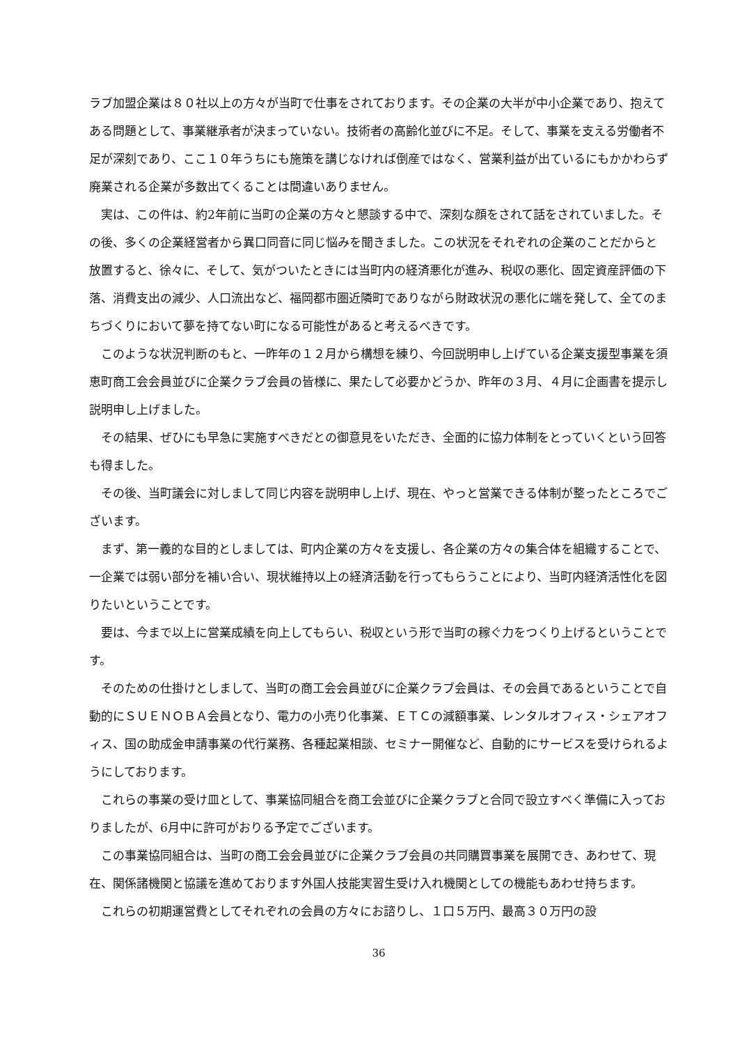ラブ加盟企業は８０社以上の方々が当町で仕事をされております。その企業の大半が中小企業であり、抱えてある問題として、事業継承者が決まっていない。技術者の高齢化並びに不足。そして、事業を支える労働者不足が深刻であり、ここ１０年うちにも施策を講じなければ倒産ではなく、営業利益が出ているにもかかわらず廃業される企業が多数出てくることは間違いありません。
実は、この件は、約2年前に当町の企業の方々と懇談する中で、深刻な顔をされて話をされていました。その後、多くの企業経営者から異口同音に同じ悩みを聞きました。この状況をそれぞれの企業のことだからと放置すると、徐々に、そして、気がついたときには当町内の経済悪化が進み、税収の悪化、固定資産評価の下落、消費支出の減少、人口流出など、福岡都市圏近隣町でありながら財政状況の悪化に端を発して、全てのまちづくりにおいて夢を持てない町になる可能性があると考えるべきです。
このような状況判断のもと、一昨年の１２月から構想を練り、今回説明申し上げている企業支援型事業を須恵町商工会会員並びに企業クラブ会員の皆様に、果たして必要かどうか、昨年の３月、４月に企画書を提示し説明申し上げました。
その結果、ぜひにも早急に実施すべきだとの御意見をいただき、全面的に協力体制をとっていくという回答も得ました。
その後、当町議会に対しまして同じ内容を説明申し上げ、現在、やっと営業できる体制が整ったところでございます。
まず、第一義的な目的としましては、町内企業の方々を支援し、各企業の方々の集合体を組織することで、一企業では弱い部分を補い合い、現状維持以上の経済活動を行ってもらうことにより、当町内経済活性化を図りたいということです。
要は、今まで以上に営業成績を向上してもらい、税収という形で当町の稼ぐ力をつくり上げるということです。
そのための仕掛けとしまして、当町の商工会会員並びに企業クラブ会員は、その会員であるということで自動的にＳＵＥＮＯＢＡ会員となり、電力の小売り化事業、ＥＴＣの減額事業、レンタルオフィス・シェアオフィス、国の助成金申請事業の代行業務、各種起業相談、セミナー開催など、自動的にサービスを受けられるようにしております。
これらの事業の受け皿として、事業協同組合を商工会並びに企業クラブと合同で設立すべく準備に入っておりましたが、6月中に許可がおりる予定でございます。
この事業協同組合は、当町の商工会会員並びに企業クラブ会員の共同購買事業を展開でき、あわせて、現在、関係諸機関と協議を進めております外国人技能実習生受け入れ機関としての機能もあわせ持ちます。
これらの初期運営費としてそれぞれの会員の方々にお諮りし、１口５万円、最高３０万円の設
36